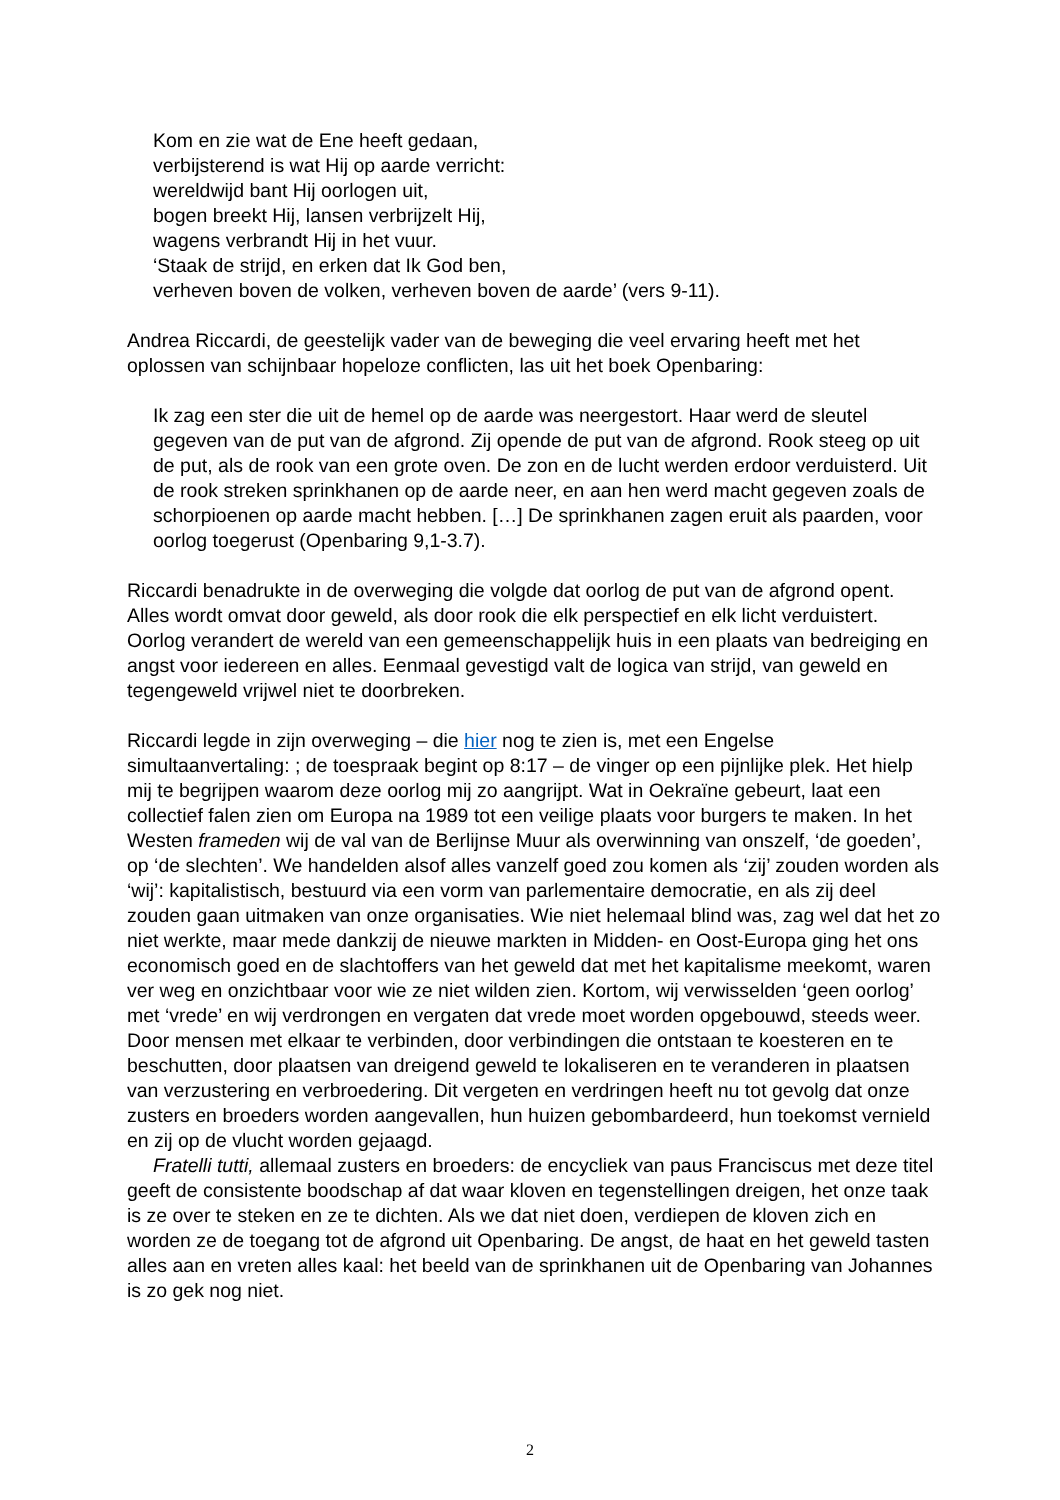Kom en zie wat de Ene heeft gedaan,
verbijsterend is wat Hij op aarde verricht:
wereldwijd bant Hij oorlogen uit,
bogen breekt Hij, lansen verbrijzelt Hij,
wagens verbrandt Hij in het vuur.
‘Staak de strijd, en erken dat Ik God ben,
verheven boven de volken, verheven boven de aarde’ (vers 9-11).
Andrea Riccardi, de geestelijk vader van de beweging die veel ervaring heeft met het oplossen van schijnbaar hopeloze conflicten, las uit het boek Openbaring:
Ik zag een ster die uit de hemel op de aarde was neergestort. Haar werd de sleutel gegeven van de put van de afgrond. Zij opende de put van de afgrond. Rook steeg op uit de put, als de rook van een grote oven. De zon en de lucht werden erdoor verduisterd. Uit de rook streken sprinkhanen op de aarde neer, en aan hen werd macht gegeven zoals de schorpioenen op aarde macht hebben. […] De sprinkhanen zagen eruit als paarden, voor oorlog toegerust (Openbaring 9,1-3.7).
Riccardi benadrukte in de overweging die volgde dat oorlog de put van de afgrond opent. Alles wordt omvat door geweld, als door rook die elk perspectief en elk licht verduistert. Oorlog verandert de wereld van een gemeenschappelijk huis in een plaats van bedreiging en angst voor iedereen en alles. Eenmaal gevestigd valt de logica van strijd, van geweld en tegengeweld vrijwel niet te doorbreken.
Riccardi legde in zijn overweging – die hier nog te zien is, met een Engelse simultaanvertaling: ; de toespraak begint op 8:17 – de vinger op een pijnlijke plek. Het hielp mij te begrijpen waarom deze oorlog mij zo aangrijpt. Wat in Oekraïne gebeurt, laat een collectief falen zien om Europa na 1989 tot een veilige plaats voor burgers te maken. In het Westen frameden wij de val van de Berlijnse Muur als overwinning van onszelf, ‘de goeden’, op ‘de slechten’. We handelden alsof alles vanzelf goed zou komen als ‘zij’ zouden worden als ‘wij’: kapitalistisch, bestuurd via een vorm van parlementaire democratie, en als zij deel zouden gaan uitmaken van onze organisaties. Wie niet helemaal blind was, zag wel dat het zo niet werkte, maar mede dankzij de nieuwe markten in Midden- en Oost-Europa ging het ons economisch goed en de slachtoffers van het geweld dat met het kapitalisme meekomt, waren ver weg en onzichtbaar voor wie ze niet wilden zien. Kortom, wij verwisselden ‘geen oorlog’ met ‘vrede’ en wij verdrongen en vergaten dat vrede moet worden opgebouwd, steeds weer. Door mensen met elkaar te verbinden, door verbindingen die ontstaan te koesteren en te beschutten, door plaatsen van dreigend geweld te lokaliseren en te veranderen in plaatsen van verzustering en verbroedering. Dit vergeten en verdringen heeft nu tot gevolg dat onze zusters en broeders worden aangevallen, hun huizen gebombardeerd, hun toekomst vernield en zij op de vlucht worden gejaagd.
Fratelli tutti, allemaal zusters en broeders: de encycliek van paus Franciscus met deze titel geeft de consistente boodschap af dat waar kloven en tegenstellingen dreigen, het onze taak is ze over te steken en ze te dichten. Als we dat niet doen, verdiepen de kloven zich en worden ze de toegang tot de afgrond uit Openbaring. De angst, de haat en het geweld tasten alles aan en vreten alles kaal: het beeld van de sprinkhanen uit de Openbaring van Johannes is zo gek nog niet.
2